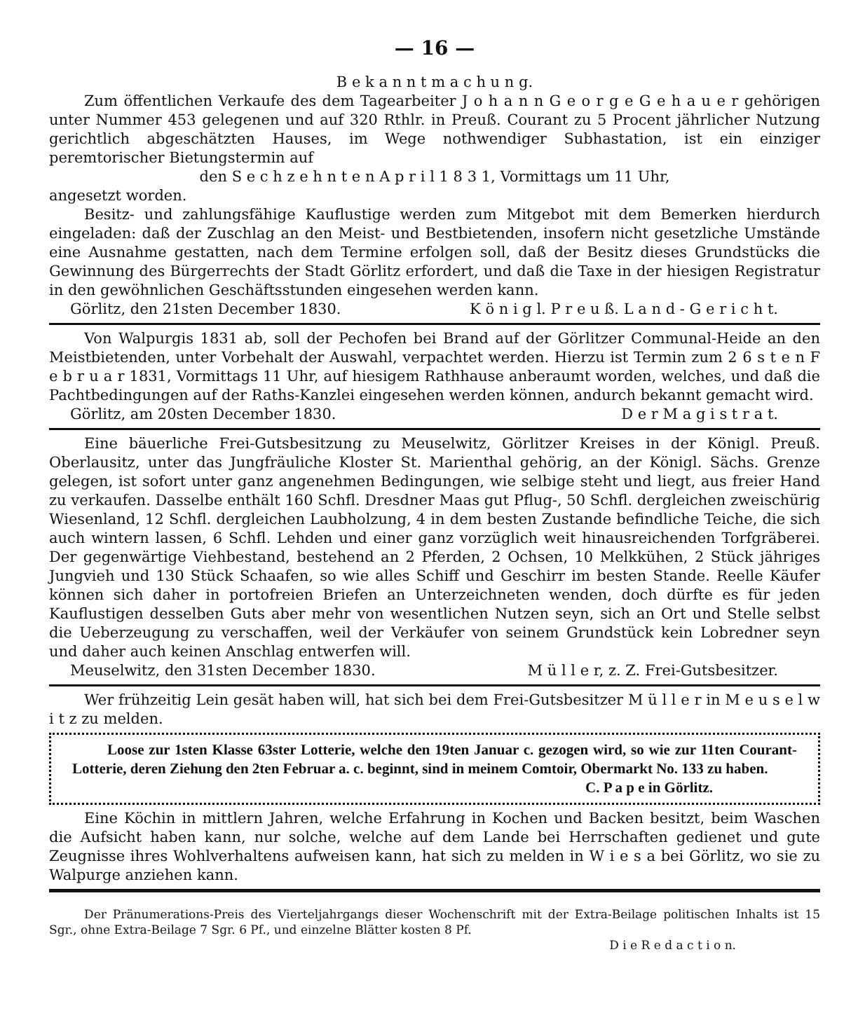— 16 —
B e k a n n t m a c h u n g.
Zum öffentlichen Verkaufe des dem Tagearbeiter J o h a n n G e o r g e G e h a u e r gehörigen unter Nummer 453 gelegenen und auf 320 Rthlr. in Preuß. Courant zu 5 Procent jährlicher Nutzung gerichtlich abgeschätzten Hauses, im Wege nothwendiger Subhastation, ist ein einziger peremtorischer Bietungstermin auf
den S e c h z e h n t e n A p r i l 1 8 3 1, Vormittags um 11 Uhr,
angesetzt worden.
Besitz- und zahlungsfähige Kauflustige werden zum Mitgebot mit dem Bemerken hierdurch eingeladen: daß der Zuschlag an den Meist- und Bestbietenden, insofern nicht gesetzliche Umstände eine Ausnahme gestatten, nach dem Termine erfolgen soll, daß der Besitz dieses Grundstücks die Gewinnung des Bürgerrechts der Stadt Görlitz erfordert, und daß die Taxe in der hiesigen Registratur in den gewöhnlichen Geschäftsstunden eingesehen werden kann.
Görlitz, den 21sten December 1830. K ö n i g l. P r e u ß. L a n d - G e r i c h t.
Von Walpurgis 1831 ab, soll der Pechofen bei Brand auf der Görlitzer Communal-Heide an den Meistbietenden, unter Vorbehalt der Auswahl, verpachtet werden. Hierzu ist Termin zum 2 6 s t e n F e b r u a r 1831, Vormittags 11 Uhr, auf hiesigem Rathhause anberaumt worden, welches, und daß die Pachtbedingungen auf der Raths-Kanzlei eingesehen werden können, andurch bekannt gemacht wird.
Görlitz, am 20sten December 1830. D e r M a g i s t r a t.
Eine bäuerliche Frei-Gutsbesitzung zu Meuselwitz, Görlitzer Kreises in der Königl. Preuß. Oberlausitz, unter das Jungfräuliche Kloster St. Marienthal gehörig, an der Königl. Sächs. Grenze gelegen, ist sofort unter ganz angenehmen Bedingungen, wie selbige steht und liegt, aus freier Hand zu verkaufen. Dasselbe enthält 160 Schfl. Dresdner Maas gut Pflug-, 50 Schfl. dergleichen zweischürig Wiesenland, 12 Schfl. dergleichen Laubholzung, 4 in dem besten Zustande befindliche Teiche, die sich auch wintern lassen, 6 Schfl. Lehden und einer ganz vorzüglich weit hinausreichenden Torfgräberei. Der gegenwärtige Viehbestand, bestehend an 2 Pferden, 2 Ochsen, 10 Melkkühen, 2 Stück jähriges Jungvieh und 130 Stück Schaafen, so wie alles Schiff und Geschirr im besten Stande. Reelle Käufer können sich daher in portofreien Briefen an Unterzeichneten wenden, doch dürfte es für jeden Kauflustigen desselben Guts aber mehr von wesentlichen Nutzen seyn, sich an Ort und Stelle selbst die Ueberzeugung zu verschaffen, weil der Verkäufer von seinem Grundstück kein Lobredner seyn und daher auch keinen Anschlag entwerfen will.
Meuselwitz, den 31sten December 1830. M ü l l e r, z. Z. Frei-Gutsbesitzer.
Wer frühzeitig Lein gesät haben will, hat sich bei dem Frei-Gutsbesitzer M ü l l e r in M e u s e l w i t z zu melden.
Loose zur 1sten Klasse 63ster Lotterie, welche den 19ten Januar c. gezogen wird, so wie zur 11ten Courant-Lotterie, deren Ziehung den 2ten Februar a. c. beginnt, sind in meinem Comtoir, Obermarkt No. 133 zu haben.
C. P a p e in Görlitz.
Eine Köchin in mittlern Jahren, welche Erfahrung in Kochen und Backen besitzt, beim Waschen die Aufsicht haben kann, nur solche, welche auf dem Lande bei Herrschaften gedienet und gute Zeugnisse ihres Wohlverhaltens aufweisen kann, hat sich zu melden in W i e s a bei Görlitz, wo sie zu Walpurge anziehen kann.
Der Pränumerations-Preis des Vierteljahrgangs dieser Wochenschrift mit der Extra-Beilage politischen Inhalts ist 15 Sgr., ohne Extra-Beilage 7 Sgr. 6 Pf., und einzelne Blätter kosten 8 Pf.
D i e R e d a c t i o n.